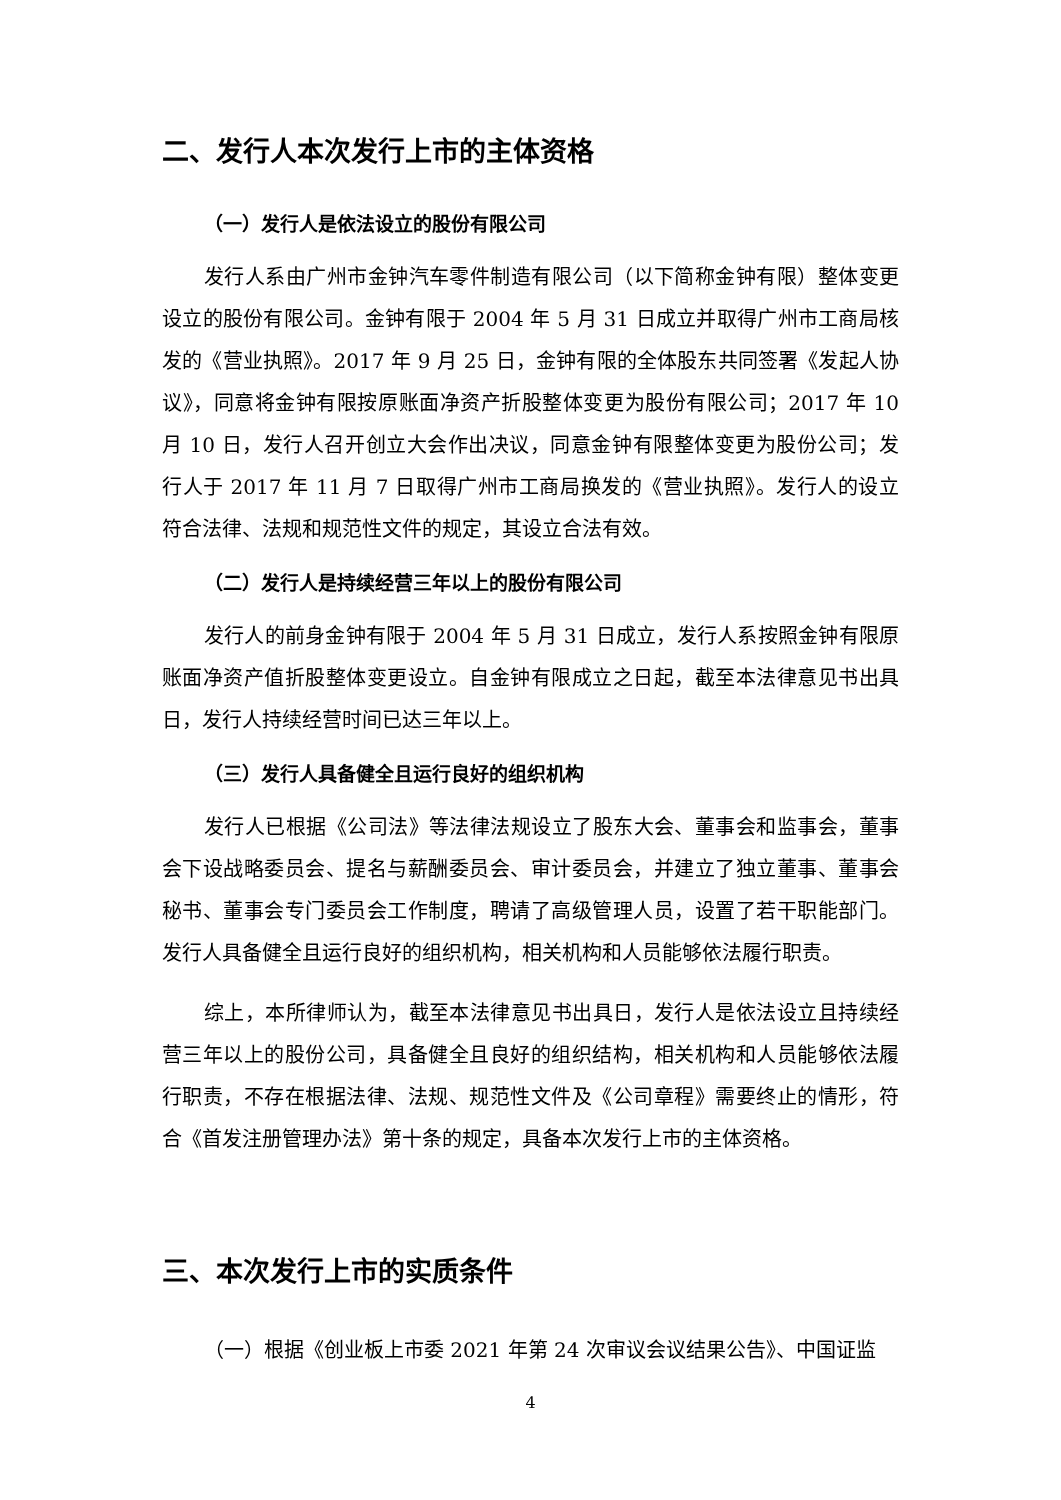二、发行人本次发行上市的主体资格
（一）发行人是依法设立的股份有限公司
发行人系由广州市金钟汽车零件制造有限公司（以下简称金钟有限）整体变更设立的股份有限公司。金钟有限于 2004 年 5 月 31 日成立并取得广州市工商局核发的《营业执照》。2017 年 9 月 25 日，金钟有限的全体股东共同签署《发起人协议》，同意将金钟有限按原账面净资产折股整体变更为股份有限公司；2017 年 10 月 10 日，发行人召开创立大会作出决议，同意金钟有限整体变更为股份公司；发行人于 2017 年 11 月 7 日取得广州市工商局换发的《营业执照》。发行人的设立符合法律、法规和规范性文件的规定，其设立合法有效。
（二）发行人是持续经营三年以上的股份有限公司
发行人的前身金钟有限于 2004 年 5 月 31 日成立，发行人系按照金钟有限原账面净资产值折股整体变更设立。自金钟有限成立之日起，截至本法律意见书出具日，发行人持续经营时间已达三年以上。
（三）发行人具备健全且运行良好的组织机构
发行人已根据《公司法》等法律法规设立了股东大会、董事会和监事会，董事会下设战略委员会、提名与薪酬委员会、审计委员会，并建立了独立董事、董事会秘书、董事会专门委员会工作制度，聘请了高级管理人员，设置了若干职能部门。发行人具备健全且运行良好的组织机构，相关机构和人员能够依法履行职责。
综上，本所律师认为，截至本法律意见书出具日，发行人是依法设立且持续经营三年以上的股份公司，具备健全且良好的组织结构，相关机构和人员能够依法履行职责，不存在根据法律、法规、规范性文件及《公司章程》需要终止的情形，符合《首发注册管理办法》第十条的规定，具备本次发行上市的主体资格。
三、本次发行上市的实质条件
（一）根据《创业板上市委 2021 年第 24 次审议会议结果公告》、中国证监
4